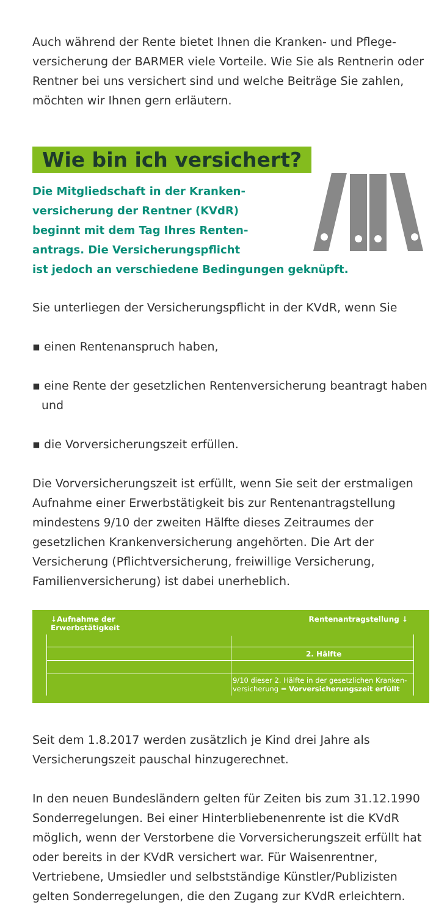Auch während der Rente bietet Ihnen die Kranken- und Pflege­versicherung der BARMER viele Vorteile. Wie Sie als Rentnerin oder Rentner bei uns versichert sind und welche Beiträge Sie zahlen, möchten wir Ihnen gern erläutern.
Wie bin ich versichert?
Die Mitgliedschaft in der Kranken-
versicherung der Rentner (KVdR)
beginnt mit dem Tag Ihres Renten-
antrags. Die Versicherungspflicht
ist jedoch an verschiedene Bedingungen geknüpft.
Sie unterliegen der Versicherungspflicht in der KVdR, wenn Sie
▪ einen Rentenanspruch haben,
▪ eine Rente der gesetzlichen Rentenversicherung beantragt haben und
▪ die Vorversicherungszeit erfüllen.
Die Vorversicherungszeit ist erfüllt, wenn Sie seit der erstmali­gen Aufnahme einer Erwerbstätigkeit bis zur Rentenantrag­stellung mindestens 9/10 der zweiten Hälfte dieses Zeitraumes der gesetzlichen Krankenversicherung angehörten. Die Art der Versicherung (Pflichtversicherung, freiwillige Versicherung, Familienversicherung) ist dabei unerheblich.
↓Aufnahme der
Erwerbstätigkeit
Rentenantragstellung ↓
2. Hälfte
9/10 dieser 2. Hälfte in der gesetzlichen Kranken-
versicherung = Vorversicherungszeit erfüllt
Seit dem 1.8.2017 werden zusätzlich je Kind drei Jahre als Versicherungszeit pauschal hinzugerechnet.
In den neuen Bundesländern gelten für Zeiten bis zum 31.12.1990 Sonderregelungen. Bei einer Hinterbliebenenrente ist die KVdR möglich, wenn der Verstorbene die Vorversiche­rungszeit erfüllt hat oder bereits in der KVdR versichert war. Für Waisenrentner, Vertriebene, Umsiedler und selbstständige Künstler/Publizisten gelten Sonderregelungen, die den Zugang zur KVdR erleichtern.